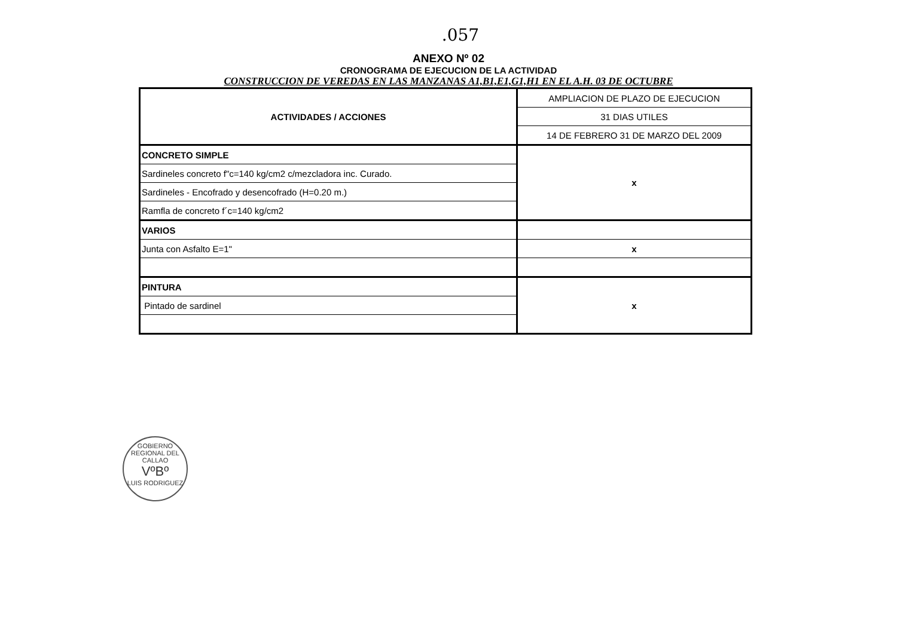.057
ANEXO Nº 02
CRONOGRAMA DE EJECUCION DE LA ACTIVIDAD
CONSTRUCCION DE VEREDAS EN LAS MANZANAS A1,B1,E1,G1,H1 EN EL A.H. 03 DE OCTUBRE
| ACTIVIDADES / ACCIONES | AMPLIACION DE PLAZO DE EJECUCION |
| | 31 DIAS UTILES |
| | 14 DE FEBRERO 31 DE MARZO DEL 2009 |
| CONCRETO SIMPLE | x |
| Sardineles concreto f"c=140 kg/cm2 c/mezcladora inc. Curado. | |
| Sardineles - Encofrado y desencofrado (H=0.20 m.) | |
| Ramfla de concreto f´c=140 kg/cm2 | |
| VARIOS | |
| Junta con Asfalto E=1" | x |
| PINTURA | x |
| Pintado de sardinel | |
GOBIERNO REGIONAL DEL CALLAO
VºBº
LUIS RODRIGUEZ